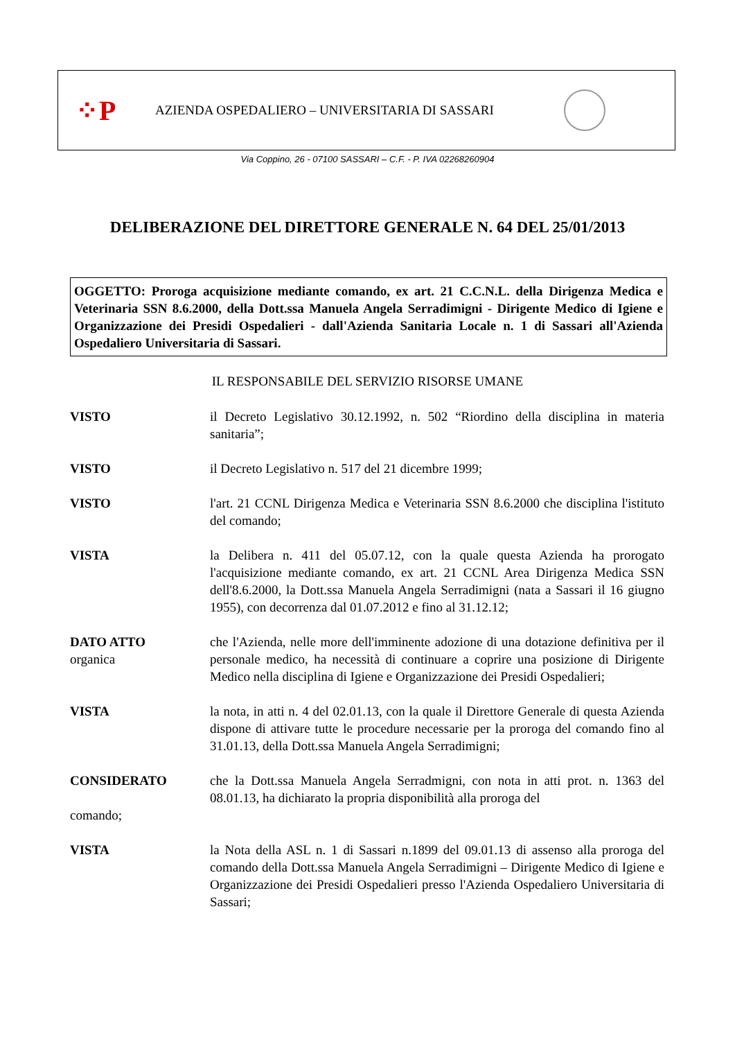⁘P
AZIENDA OSPEDALIERO – UNIVERSITARIA DI SASSARI
Via Coppino, 26 - 07100 SASSARI – C.F. - P. IVA 02268260904
DELIBERAZIONE DEL DIRETTORE GENERALE N. 64 DEL 25/01/2013
OGGETTO: Proroga acquisizione mediante comando, ex art. 21 C.C.N.L. della Dirigenza Medica e Veterinaria SSN 8.6.2000, della Dott.ssa Manuela Angela Serradimigni - Dirigente Medico di Igiene e Organizzazione dei Presidi Ospedalieri - dall'Azienda Sanitaria Locale n. 1 di Sassari all'Azienda Ospedaliero Universitaria di Sassari.
IL RESPONSABILE DEL SERVIZIO RISORSE UMANE
VISTO il Decreto Legislativo 30.12.1992, n. 502 “Riordino della disciplina in materia sanitaria”;
VISTO il Decreto Legislativo n. 517 del 21 dicembre 1999;
VISTO l'art. 21 CCNL Dirigenza Medica e Veterinaria SSN 8.6.2000 che disciplina l'istituto del comando;
VISTA la Delibera n. 411 del 05.07.12, con la quale questa Azienda ha prorogato l'acquisizione mediante comando, ex art. 21 CCNL Area Dirigenza Medica SSN dell'8.6.2000, la Dott.ssa Manuela Angela Serradimigni (nata a Sassari il 16 giugno 1955), con decorrenza dal 01.07.2012 e fino al 31.12.12;
DATO ATTO
organica
che l'Azienda, nelle more dell'imminente adozione di una dotazione definitiva per il personale medico, ha necessità di continuare a coprire una posizione di Dirigente Medico nella disciplina di Igiene e Organizzazione dei Presidi Ospedalieri;
VISTA la nota, in atti n. 4 del 02.01.13, con la quale il Direttore Generale di questa Azienda dispone di attivare tutte le procedure necessarie per la proroga del comando fino al 31.01.13, della Dott.ssa Manuela Angela Serradimigni;
CONSIDERATO che la Dott.ssa Manuela Angela Serradmigni, con nota in atti prot. n. 1363 del 08.01.13, ha dichiarato la propria disponibilità alla proroga del
comando;
VISTA la Nota della ASL n. 1 di Sassari n.1899 del 09.01.13 di assenso alla proroga del comando della Dott.ssa Manuela Angela Serradimigni – Dirigente Medico di Igiene e Organizzazione dei Presidi Ospedalieri presso l'Azienda Ospedaliero Universitaria di Sassari;